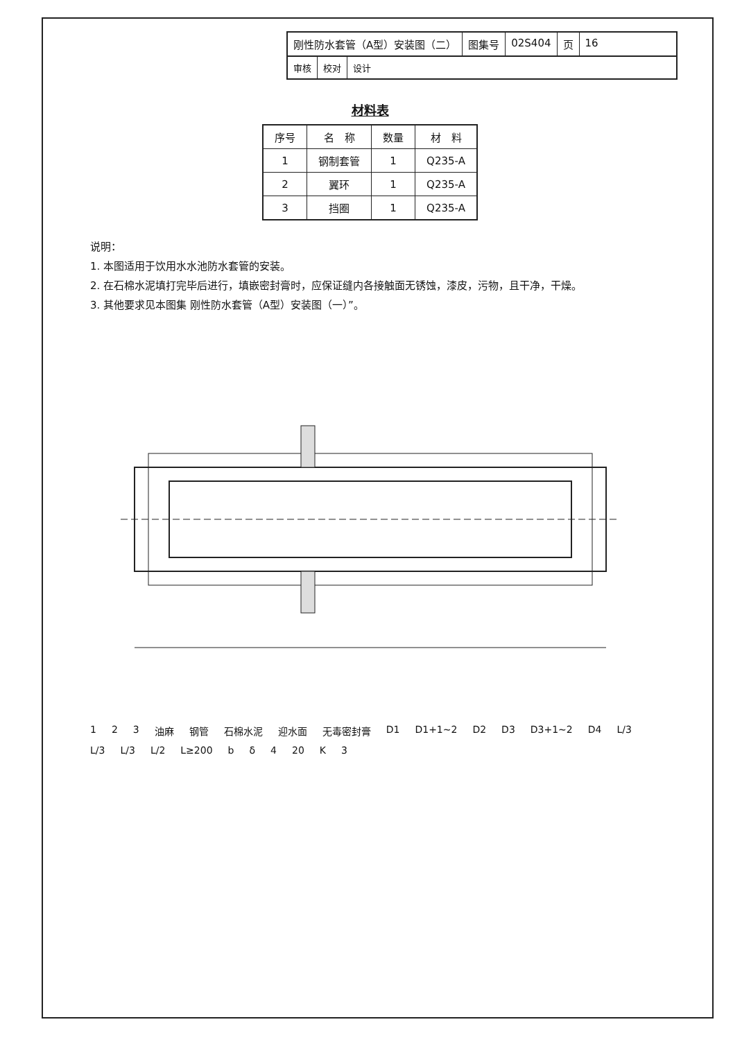刚性防水套管（A型）安装图（二） 图集号 02S404 页 16
审核 校对 设计
材料表
| 序号 | 名 称 | 数量 | 材 料 |
| --- | --- | --- | --- |
| 1 | 钢制套管 | 1 | Q235-A |
| 2 | 翼环 | 1 | Q235-A |
| 3 | 挡圈 | 1 | Q235-A |
说明：
1. 本图适用于饮用水水池防水套管的安装。
2. 在石棉水泥填打完毕后进行，填嵌密封膏时，应保证缝内各接触面无锈蚀，漆皮，污物，且干净，干燥。
3. 其他要求见本图集 刚性防水套管（A型）安装图（一）”。
1 2 3 油麻 钢管 石棉水泥 迎水面 无毒密封膏 D1 D1+1~2 D2 D3 D3+1~2 D4 L/3 L/3 L/3 L/2 L≥200 b δ 4 20 K 3